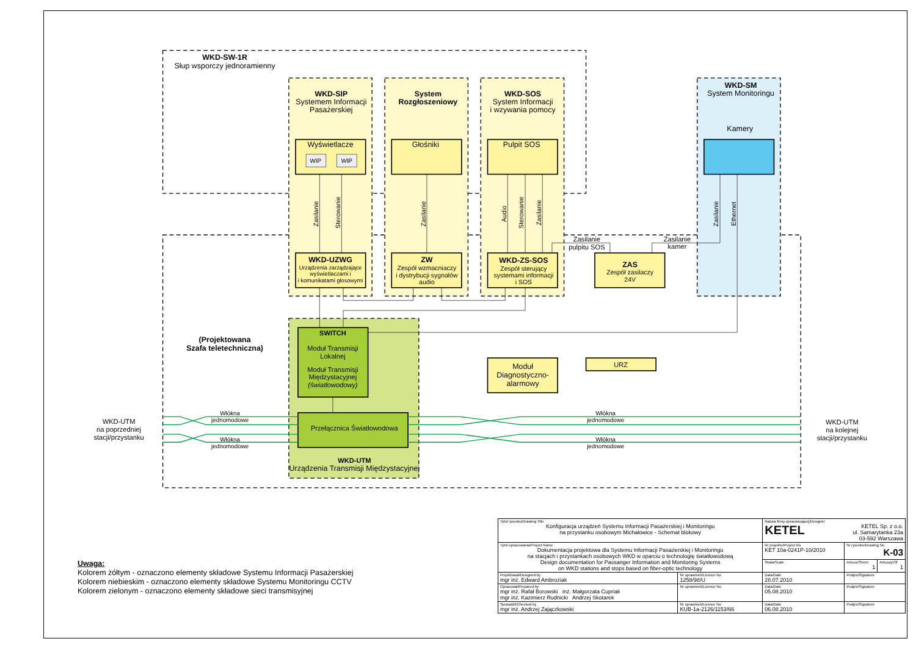WKD-SW-1R
Słup wsporczy jednoramienny
WKD-SIP
Systemem Informacji
Pasażerskiej
System
Rozgłoszeniowy
WKD-SOS
System Informacji
i wzywania pomocy
WKD-SM
System Monitoringu
Kamery
Wyświetlacze
Głośniki
Pulpit SOS
WIP
WIP
WKD-UZWG
Urządzenia zarządzające
wyświetlaczami i
i komunikatami głosowymi
ZW
Zespół wzmacniaczy
i dystrybucji sygnałów
audio
WKD-ZS-SOS
Zespół sterujący
systemami informacji
i SOS
ZAS
Zespół zasilaczy
24V
Zasilanie
pulpitu SOS
Zasilanie
kamer
(Projektowana
Szafa teletechniczna)
SWITCH
Moduł Transmisji
Lokalnej
Moduł Transmisji
Międzystacyjnej
(światłowodowy)
Moduł
Diagnostyczno-
alarmowy
URZ
Przełącznica Światłowodowa
WKD-UTM
Urządzenia Transmisji Międzystacyjnej
Włókna
jednomodowe
Włókna
jednomodowe
Włókna
jednomodowe
Włókna
jednomodowe
WKD-UTM
na poprzedniej
stacji/przystanku
WKD-UTM
na kolejnej
stacji/przystanku
Zasilanie
Sterowanie
Zasilanie
Audio
Sterowanie
Zasilanie
Zasilanie
Ethernet
Uwaga:
Kolorem żółtym - oznaczono elementy składowe Systemu Informacji Pasażerskiej
Kolorem niebieskim - oznaczono elementy składowe Systemu Monitoringu CCTV
Kolorem zielonym - oznaczono elementy składowe sieci transmisyjnej
| Tytuł rysunku/Drawing Title Konfiguracja urządzeń Systemu Informacji Pasażerskiej i Monitoringu na przystanku osobowym Michałowice - Schemat blokowy | | Nazwa firmy opracowującej/Designer KETEL KETEL Sp. z o.o. ul. Samarytanka 23a 03-592 Warszawa | | |
| Tytuł opracowania/Project Name Dokumentacja projektowa dla Systemu Informacji Pasażerskiej i Monitoringu na stacjach i przystankach osobowych WKD w oparciu o technologię światłowodową Design documentation for Passanger Information and Monitoring Systems on WKD stations and stops based on fiber-optic technology | | Nr projektu/Project No KET 10a-0241P-10/2010 | Nr rysunku/Drawing No K-03 | |
| | | Skala/Scale | Arkusz/Sheet 1 | Arkuszy/Of 1 |
| Projektował/Designed by mgr inż. Edward Ambroziak | Nr uprawnień/Licence No 1258/98/U | Data/Date 28.07.2010 | Podpis/Signature | |
| Opracował/Prepared by mgr inż. Rafał Borowski inż. Małgorzata Cupriak mgr inż. Kazimierz Rudnicki Andrzej Skotarek | Nr uprawnień/Licence No | Data/Date 05.08.2010 | Podpis/Signature | |
| Sprawdził/Checked by mgr inż. Andrzej Zajączkowski | Nr uprawnień/Licence No KUB-1a-2126/1153/66 | Data/Date 06.08.2010 | Podpis/Signature | |